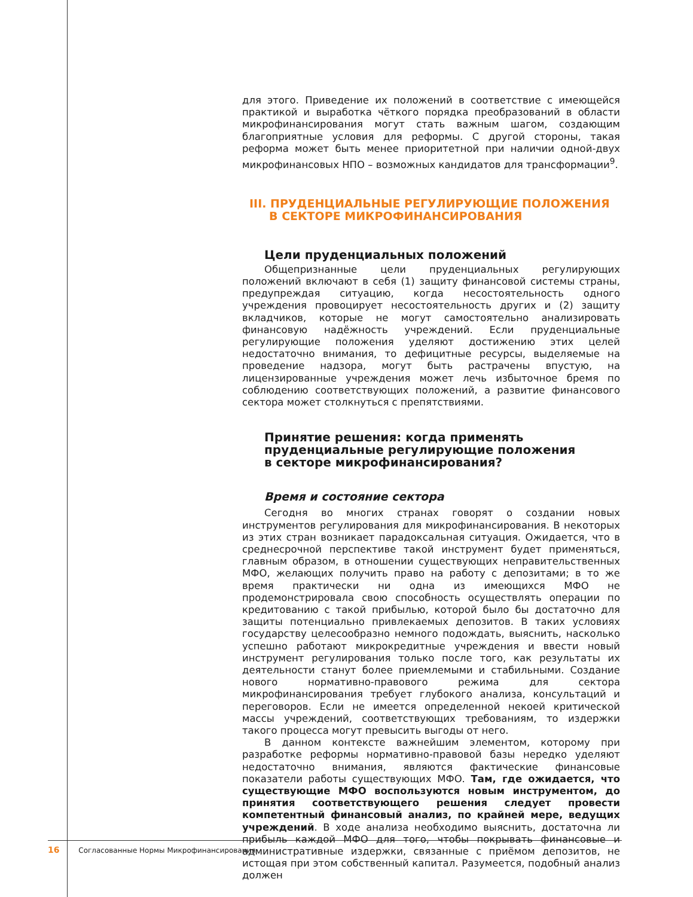для этого. Приведение их положений в соответствие с имеющейся практикой и выработка чёткого порядка преобразований в области микрофинансирования могут стать важным шагом, создающим благоприятные условия для реформы. С другой стороны, такая реформа может быть менее приоритетной при наличии одной-двух микрофинансовых НПО – возможных кандидатов для трансформации<sup>9</sup>.
III. ПРУДЕНЦИАЛЬНЫЕ РЕГУЛИРУЮЩИЕ ПОЛОЖЕНИЯ
В СЕКТОРЕ МИКРОФИНАНСИРОВАНИЯ
Цели пруденциальных положений
Общепризнанные цели пруденциальных регулирующих положений включают в себя (1) защиту финансовой системы страны, предупреждая ситуацию, когда несостоятельность одного учреждения провоцирует несостоятельность других и (2) защиту вкладчиков, которые не могут самостоятельно анализировать финансовую надёжность учреждений. Если пруденциальные регулирующие положения уделяют достижению этих целей недостаточно внимания, то дефицитные ресурсы, выделяемые на проведение надзора, могут быть растрачены впустую, на лицензированные учреждения может лечь избыточное бремя по соблюдению соответствующих положений, а развитие финансового сектора может столкнуться с препятствиями.
Принятие решения: когда применять
пруденциальные регулирующие положения
в секторе микрофинансирования?
Время и состояние сектора
Сегодня во многих странах говорят о создании новых инструментов регулирования для микрофинансирования. В некоторых из этих стран возникает парадоксальная ситуация. Ожидается, что в среднесрочной перспективе такой инструмент будет применяться, главным образом, в отношении существующих неправительственных МФО, желающих получить право на работу с депозитами; в то же время практически ни одна из имеющихся МФО не продемонстрировала свою способность осуществлять операции по кредитованию с такой прибылью, которой было бы достаточно для защиты потенциально привлекаемых депозитов. В таких условиях государству целесообразно немного подождать, выяснить, насколько успешно работают микрокредитные учреждения и ввести новый инструмент регулирования только после того, как результаты их деятельности станут более приемлемыми и стабильными. Создание нового нормативно-правового режима для сектора микрофинансирования требует глубокого анализа, консультаций и переговоров. Если не имеется определенной некоей критической массы учреждений, соответствующих требованиям, то издержки такого процесса могут превысить выгоды от него.
В данном контексте важнейшим элементом, которому при разработке реформы нормативно-правовой базы нередко уделяют недостаточно внимания, являются фактические финансовые показатели работы существующих МФО. Там, где ожидается, что существующие МФО воспользуются новым инструментом, до принятия соответствующего решения следует провести компетентный финансовый анализ, по крайней мере, ведущих учреждений. В ходе анализа необходимо выяснить, достаточна ли прибыль каждой МФО для того, чтобы покрывать финансовые и административные издержки, связанные с приёмом депозитов, не истощая при этом собственный капитал. Разумеется, подобный анализ должен
16 Согласованные Нормы Микрофинансирования